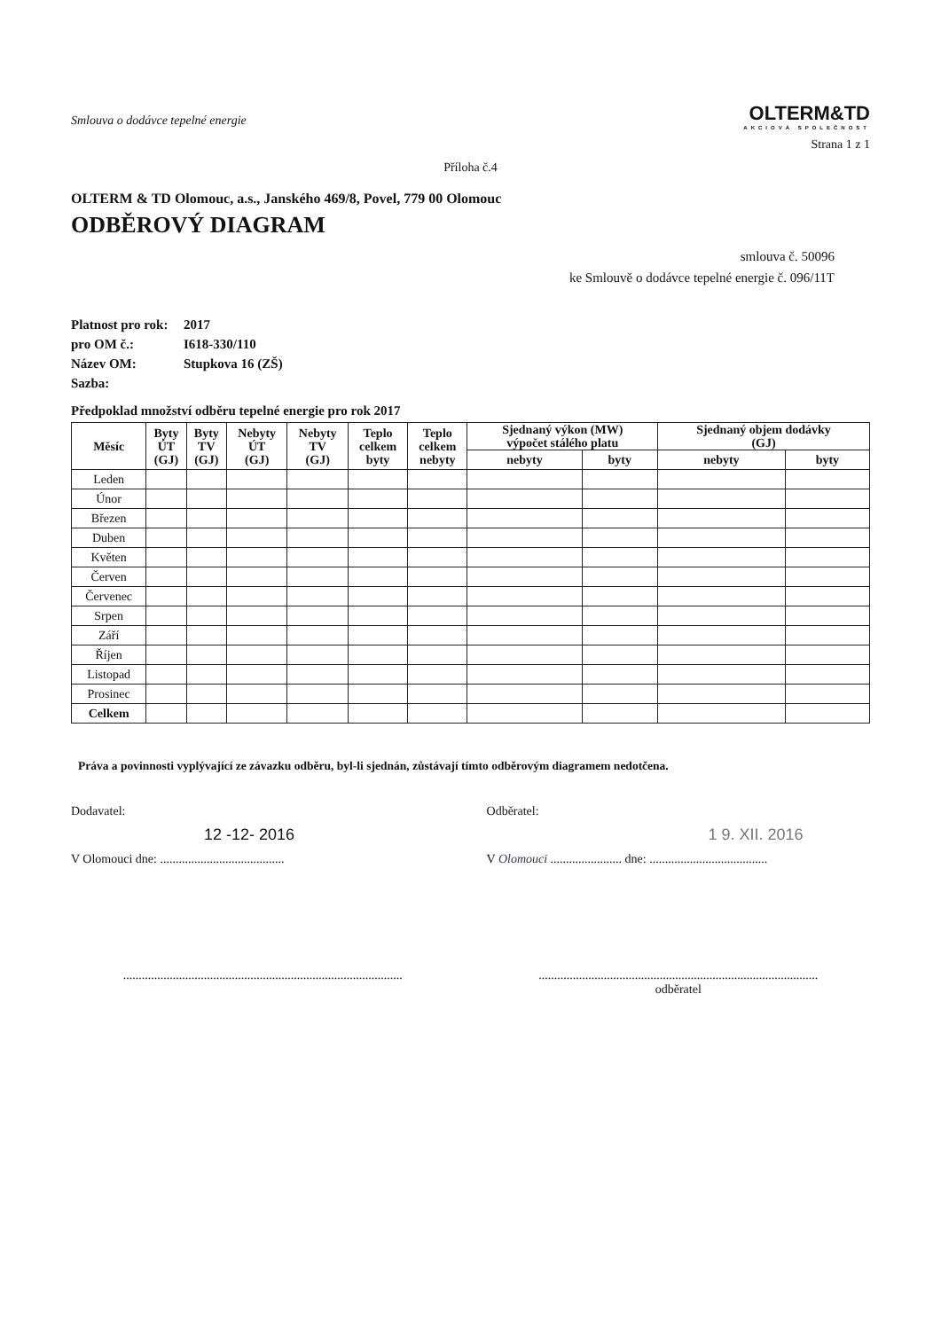Smlouva o dodávce tepelné energie
OLTERM&TD
AKCIOVÁ SPOLEČNOST
Strana 1 z 1
Příloha č.4
OLTERM & TD Olomouc, a.s., Janského 469/8, Povel, 779 00 Olomouc
ODBĚROVÝ DIAGRAM
smlouva č. 50096
ke Smlouvě o dodávce tepelné energie č. 096/11T
Platnost pro rok: 2017
pro OM č.: I618-330/110
Název OM: Stupkova 16 (ZŠ)
Sazba:
Předpoklad množství odběru tepelné energie pro rok 2017
| Měsíc | Byty ÚT (GJ) | Byty TV (GJ) | Nebyty ÚT (GJ) | Nebyty TV (GJ) | Teplo celkem byty | Teplo celkem nebyty | Sjednaný výkon (MW) výpočet stálého platu | | Sjednaný objem dodávky (GJ) | |
| --- | --- | --- | --- | --- | --- | --- | --- | --- | --- | --- |
| | | | | | | | nebyty | byty | nebyty | byty |
| Leden | | | | | | | | | | |
| Únor | | | | | | | | | | |
| Březen | | | | | | | | | | |
| Duben | | | | | | | | | | |
| Květen | | | | | | | | | | |
| Červen | | | | | | | | | | |
| Červenec | | | | | | | | | | |
| Srpen | | | | | | | | | | |
| Září | | | | | | | | | | |
| Říjen | | | | | | | | | | |
| Listopad | | | | | | | | | | |
| Prosinec | | | | | | | | | | |
| Celkem | | | | | | | | | | |
Práva a povinnosti vyplývající ze závazku odběru, byl-li sjednán, zůstávají tímto odběrovým diagramem nedotčena.
Dodavatel:
12 -12- 2016
V Olomouci dne: ........................................
Odběratel:
1 9. XII. 2016
V Olomouci ....................... dne: ......................................
..........................................................................................
..........................................................................................
odběratel